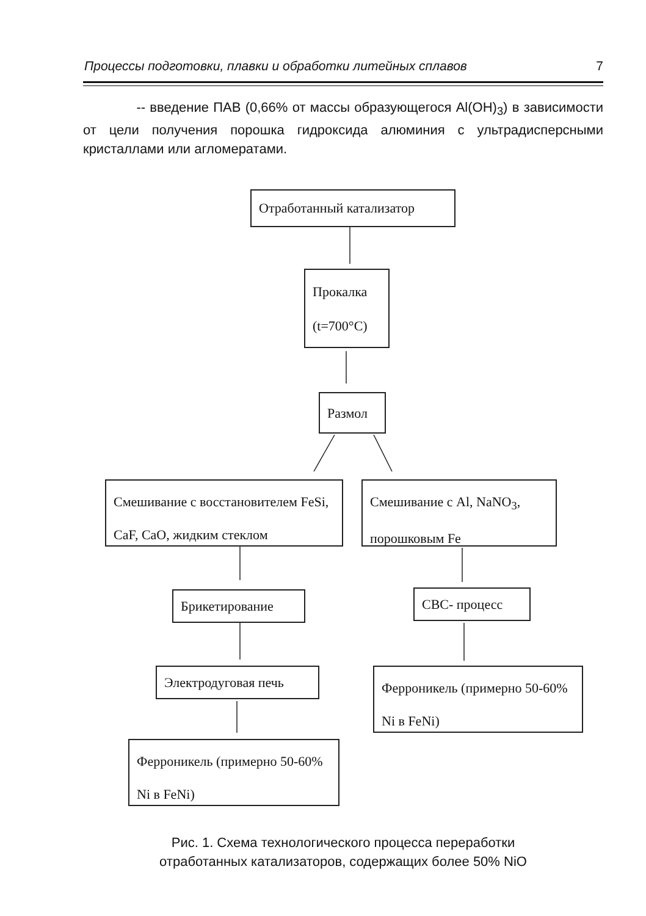Процессы подготовки, плавки и обработки литейных сплавов 7
-- введение ПАВ (0,66% от массы образующегося Al(OH)<sub>3</sub>) в зависимости от цели получения порошка гидроксида алюминия с ультрадисперсными кристаллами или агломератами.
Отработанный катализатор
Прокалка
(t=700°C)
Размол
Смешивание с восстановителем FeSi, CaF, CaO, жидким стеклом
Смешивание с Al, NaNO<sub>3</sub>, порошковым Fe
Брикетирование СВС- процесс
Электродуговая печь
Ферроникель (примерно 50-60% Ni в FeNi)
Ферроникель (примерно 50-60% Ni в FeNi)
Рис. 1. Схема технологического процесса переработки
отработанных катализаторов, содержащих более 50% NiO